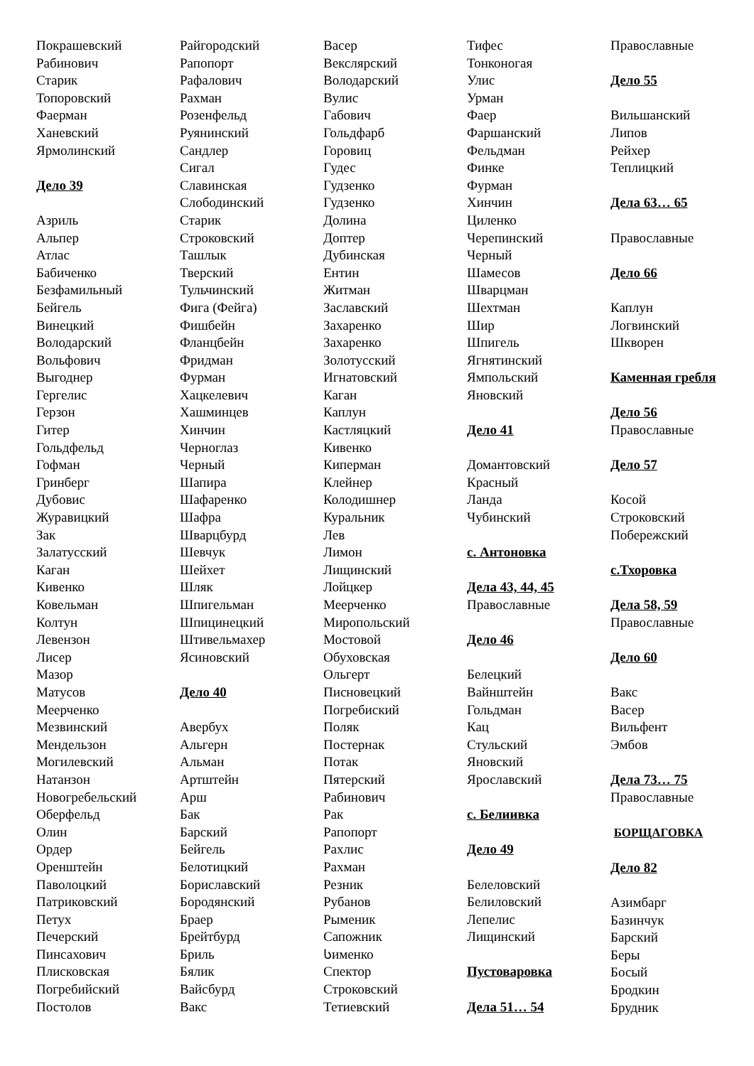Покрашевский
Рабинович
Старик
Топоровский
Фаерман
Ханевский
Ярмолинский
Дело 39
Азриль
Альпер
Атлас
Бабиченко
Безфамильный
Бейгель
Винецкий
Володарский
Вольфович
Выгоднер
Гергелис
Герзон
Гитер
Гольдфельд
Гофман
Гринберг
Дубовис
Журавицкий
Зак
Залатусский
Каган
Кивенко
Ковельман
Колтун
Левензон
Лисер
Мазор
Матусов
Меерченко
Мезвинский
Мендельзон
Могилевский
Натанзон
Новогребельский
Оберфельд
Олин
Ордер
Оренштейн
Паволоцкий
Патриковский
Петух
Печерский
Пинсахович
Плисковская
Погребийский
Постолов
Райгородский
Рапопорт
Рафалович
Рахман
Розенфельд
Руянинский
Сандлер
Сигал
Славинская
Слободинский
Старик
Строковский
Ташлык
Тверский
Тульчинский
Фига (Фейга)
Фишбейн
Фланцбейн
Фридман
Фурман
Хацкелевич
Хашминцев
Хинчин
Черноглаз
Черный
Шапира
Шафаренко
Шафра
Шварцбурд
Шевчук
Шейхет
Шляк
Шпигельман
Шпицинецкий
Штивельмахер
Ясиновский
Дело 40
Авербух
Альгерн
Альман
Артштейн
Арш
Бак
Барский
Бейгель
Белотицкий
Бориславский
Бородянский
Браер
Брейтбурд
Бриль
Бялик
Вайсбурд
Вакс
Васер
Векслярский
Володарский
Вулис
Габович
Гольдфарб
Горовиц
Гудес
Гудзенко
Гудзенко
Долина
Доптер
Дубинская
Ентин
Житман
Заславский
Захаренко
Захаренко
Золотусский
Игнатовский
Каган
Каплун
Кастляцкий
Кивенко
Киперман
Клейнер
Колодишнер
Куральник
Лев
Лимон
Лищинский
Лойцкер
Меерченко
Миропольский
Мостовой
Обуховская
Ольгерт
Писновецкий
Погребиский
Поляк
Постернак
Потак
Пятерский
Рабинович
Рак
Рапопорт
Рахлис
Рахман
Резник
Рубанов
Рыменик
Сапожник
Სименко
Спектор
Строковский
Тетиевский
Тифес
Тонконогая
Улис
Урман
Фаер
Фаршанский
Фельдман
Финке
Фурман
Хинчин
Циленко
Черепинский
Черный
Шамесов
Шварцман
Шехтман
Шир
Шпигель
Ягнятинский
Ямпольский
Яновский
Дело 41
Домантовский
Красный
Ланда
Чубинский
с. Антоновка
Дела 43, 44, 45
Православные
Дело 46
Белецкий
Вайнштейн
Гольдман
Кац
Стульский
Яновский
Ярославский
с. Белиивка
Дело 49
Белеловский
Белиловский
Лепелис
Лищинский
Пустоваровка
Дела 51… 54
Православные
Дело 55
Вильшанский
Липов
Рейхер
Теплицкий
Дела 63… 65
Православные
Дело 66
Каплун
Логвинский
Шкворен
Каменная гребля
Дело 56
Православные
Дело 57
Косой
Строковский
Побережский
с.Тхоровка
Дела 58, 59
Православные
Дело 60
Вакс
Васер
Вильфент
Эмбов
Дела 73… 75
Православные
БОРЩАГОВКА
Дело 82
Азимбарг
Базинчук
Барский
Беры
Босый
Бродкин
Брудник